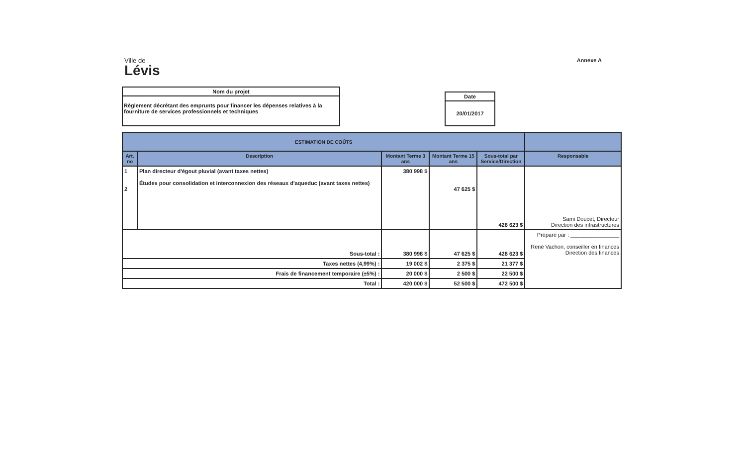Ville de
Lévis
Annexe A
Nom du projet
Règlement décrétant des emprunts pour financer les dépenses relatives à la fourniture de services professionnels et techniques
Date
20/01/2017
| ESTIMATION DE COÛTS | | | | | |
| --- | --- | --- | --- | --- | --- |
| Art. no | Description | Montant Terme 3 ans | Montant Terme 15 ans | Sous-total par Service/Direction | Responsable |
| 1 2 | Plan directeur d'égout pluvial (avant taxes nettes) Études pour consolidation et interconnexion des réseaux d'aqueduc (avant taxes nettes) | 380 998 $ | 47 625 $ | 428 623 $ | Sami Doucet, Directeur Direction des infrastructures |
| Sous-total : | | 380 998 $ | 47 625 $ | 428 623 $ | Préparé par : ________________ René Vachon, conseiller en finances Direction des finances |
| Taxes nettes (4,99%) : | | 19 002 $ | 2 375 $ | 21 377 $ | |
| Frais de financement temporaire (±5%) : | | 20 000 $ | 2 500 $ | 22 500 $ | |
| Total : | | 420 000 $ | 52 500 $ | 472 500 $ | |